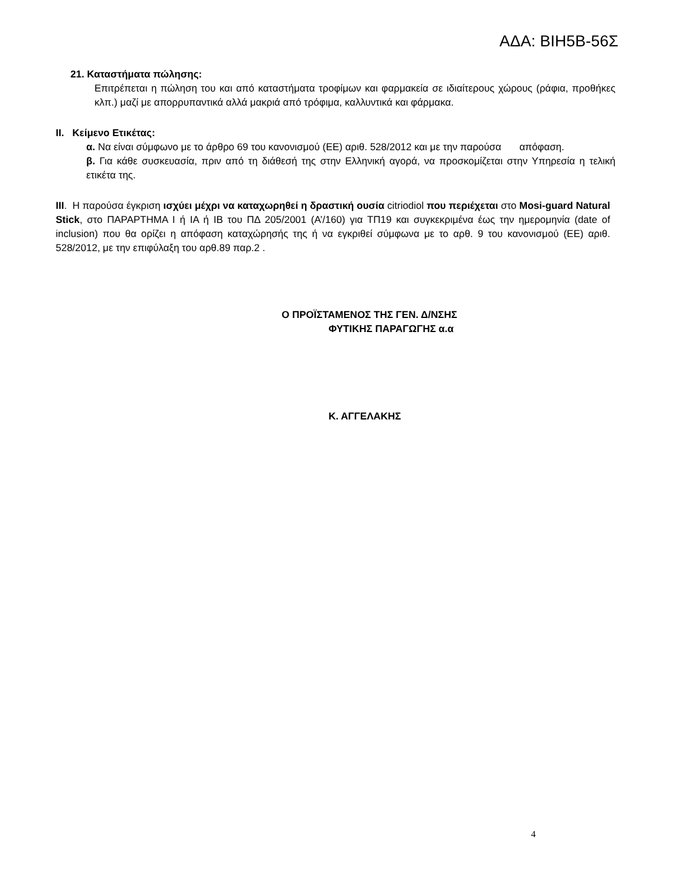ΑΔΑ: ΒΙΗ5Β-56Σ
21. Καταστήματα πώλησης:
Επιτρέπεται η πώληση του και από καταστήματα τροφίμων και φαρμακεία σε ιδιαίτερους χώρους (ράφια, προθήκες κλπ.) μαζί με απορρυπαντικά αλλά μακριά από τρόφιμα, καλλυντικά και φάρμακα.
II. Κείμενο Ετικέτας:
α. Να είναι σύμφωνο με το άρθρο 69 του κανονισμού (ΕΕ) αριθ. 528/2012 και με την παρούσα απόφαση.
β. Για κάθε συσκευασία, πριν από τη διάθεσή της στην Ελληνική αγορά, να προσκομίζεται στην Υπηρεσία η τελική ετικέτα της.
III. Η παρούσα έγκριση ισχύει μέχρι να καταχωρηθεί η δραστική ουσία citriodiol που περιέχεται στο Mosi-guard Natural Stick, στο ΠΑΡΑΡΤΗΜΑ Ι ή ΙΑ ή ΙΒ του ΠΔ 205/2001 (Α’/160) για ΤΠ19 και συγκεκριμένα έως την ημερομηνία (date of inclusion) που θα ορίζει η απόφαση καταχώρησής της ή να εγκριθεί σύμφωνα με το αρθ. 9 του κανονισμού (ΕΕ) αριθ. 528/2012, με την επιφύλαξη του αρθ.89 παρ.2 .
Ο ΠΡΟΪΣΤΑΜΕΝΟΣ ΤΗΣ ΓΕΝ. Δ/ΝΣΗΣ
ΦΥΤΙΚΗΣ ΠΑΡΑΓΩΓΗΣ α.α
Κ. ΑΓΓΕΛΑΚΗΣ
4